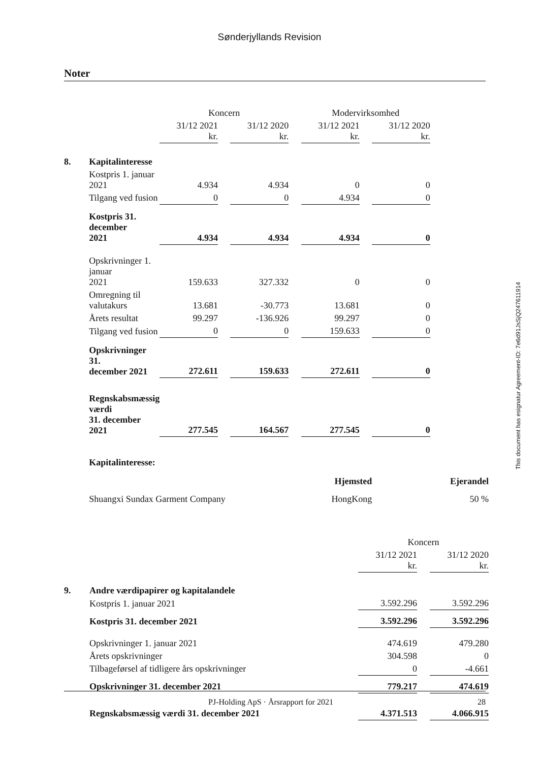Sønderjyllands Revision
Noter
| | | Koncern | | | | Modervirksomhed | | | |
| | | 31/12 2021 kr. | | 31/12 2020 kr. | | 31/12 2021 kr. | | 31/12 2020 kr. | |
| 8. | Kapitalinteresse | | | | | | | | |
| | Kostpris 1. januar 2021 | 4.934 | | 4.934 | | 0 | | 0 | |
| | Tilgang ved fusion | 0 | | 0 | | 4.934 | | 0 | |
| | Kostpris 31. december 2021 | 4.934 | | 4.934 | | 4.934 | | 0 | |
| | Opskrivninger 1. januar 2021 | 159.633 | | 327.332 | | 0 | | 0 | |
| | Omregning til valutakurs | 13.681 | | -30.773 | | 13.681 | | 0 | |
| | Årets resultat | 99.297 | | -136.926 | | 99.297 | | 0 | |
| | Tilgang ved fusion | 0 | | 0 | | 159.633 | | 0 | |
| | Opskrivninger 31. december 2021 | 272.611 | | 159.633 | | 272.611 | | 0 | |
| | Regnskabsmæssig værdi 31. december 2021 | 277.545 | | 164.567 | | 277.545 | | 0 | |
| | Kapitalinteresse: | | | | | | | | |
| | | | | | | Hjemsted | | | Ejerandel |
| | Shuangxi Sundax Garment Company | | | | | HongKong | | | 50 % |
| | | Koncern | | |
| | | 31/12 2021 kr. | | 31/12 2020 kr. |
| 9. | Andre værdipapirer og kapitalandele | | | |
| | Kostpris 1. januar 2021 | 3.592.296 | | 3.592.296 |
| | Kostpris 31. december 2021 | 3.592.296 | | 3.592.296 |
| | Opskrivninger 1. januar 2021 | 474.619 | | 479.280 |
| | Årets opskrivninger | 304.598 | | 0 |
| | Tilbageførsel af tidligere års opskrivninger | 0 | | -4.661 |
| | Opskrivninger 31. december 2021 | 779.217 | | 474.619 |
| | Regnskabsmæssig værdi 31. december 2021 | 4.371.513 | | 4.066.915 |
This document has esignatur Agreement-ID: 7e6d91JsSjQ247611914
PJ-Holding ApS · Årsrapport for 2021 28